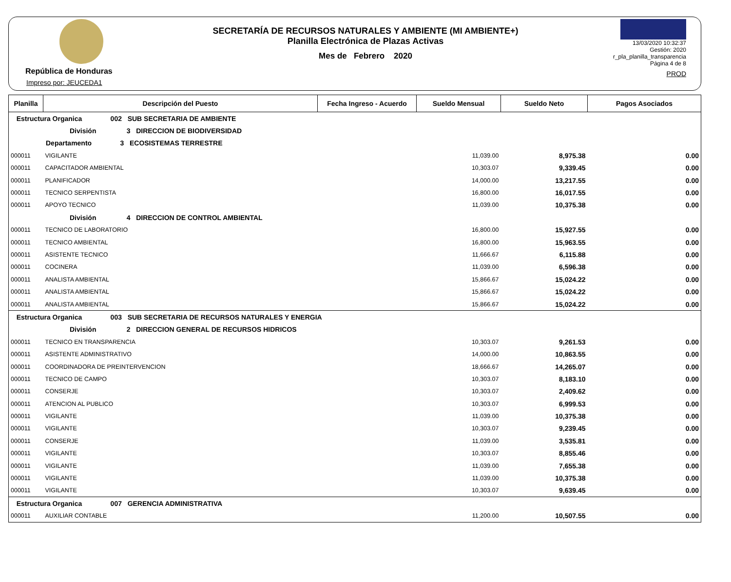República de Honduras
Impreso por: JEUCEDA1
SECRETARÍA DE RECURSOS NATURALES Y AMBIENTE (MI AMBIENTE+)
Planilla Electrónica de Plazas Activas
Mes de Febrero 2020
13/03/2020 10:32:37
Gestión: 2020
r_pla_planilla_transparencia
Página 4 de 8
PROD
| Planilla | Descripción del Puesto | Fecha Ingreso - Acuerdo | Sueldo Mensual | Sueldo Neto | Pagos Asociados |
| --- | --- | --- | --- | --- | --- |
| Estructura Organica 002 SUB SECRETARIA DE AMBIENTE | | | | | |
| División 3 DIRECCION DE BIODIVERSIDAD | | | | | |
| Departamento 3 ECOSISTEMAS TERRESTRE | | | | | |
| 000011 | VIGILANTE | | 11,039.00 | 8,975.38 | 0.00 |
| 000011 | CAPACITADOR AMBIENTAL | | 10,303.07 | 9,339.45 | 0.00 |
| 000011 | PLANIFICADOR | | 14,000.00 | 13,217.55 | 0.00 |
| 000011 | TECNICO SERPENTISTA | | 16,800.00 | 16,017.55 | 0.00 |
| 000011 | APOYO TECNICO | | 11,039.00 | 10,375.38 | 0.00 |
| División 4 DIRECCION DE CONTROL AMBIENTAL | | | | | |
| 000011 | TECNICO DE LABORATORIO | | 16,800.00 | 15,927.55 | 0.00 |
| 000011 | TECNICO AMBIENTAL | | 16,800.00 | 15,963.55 | 0.00 |
| 000011 | ASISTENTE TECNICO | | 11,666.67 | 6,115.88 | 0.00 |
| 000011 | COCINERA | | 11,039.00 | 6,596.38 | 0.00 |
| 000011 | ANALISTA AMBIENTAL | | 15,866.67 | 15,024.22 | 0.00 |
| 000011 | ANALISTA AMBIENTAL | | 15,866.67 | 15,024.22 | 0.00 |
| 000011 | ANALISTA AMBIENTAL | | 15,866.67 | 15,024.22 | 0.00 |
| Estructura Organica 003 SUB SECRETARIA DE RECURSOS NATURALES Y ENERGIA | | | | | |
| División 2 DIRECCION GENERAL DE RECURSOS HIDRICOS | | | | | |
| 000011 | TECNICO EN TRANSPARENCIA | | 10,303.07 | 9,261.53 | 0.00 |
| 000011 | ASISTENTE ADMINISTRATIVO | | 14,000.00 | 10,863.55 | 0.00 |
| 000011 | COORDINADORA DE PREINTERVENCION | | 18,666.67 | 14,265.07 | 0.00 |
| 000011 | TECNICO DE CAMPO | | 10,303.07 | 8,183.10 | 0.00 |
| 000011 | CONSERJE | | 10,303.07 | 2,409.62 | 0.00 |
| 000011 | ATENCION AL PUBLICO | | 10,303.07 | 6,999.53 | 0.00 |
| 000011 | VIGILANTE | | 11,039.00 | 10,375.38 | 0.00 |
| 000011 | VIGILANTE | | 10,303.07 | 9,239.45 | 0.00 |
| 000011 | CONSERJE | | 11,039.00 | 3,535.81 | 0.00 |
| 000011 | VIGILANTE | | 10,303.07 | 8,855.46 | 0.00 |
| 000011 | VIGILANTE | | 11,039.00 | 7,655.38 | 0.00 |
| 000011 | VIGILANTE | | 11,039.00 | 10,375.38 | 0.00 |
| 000011 | VIGILANTE | | 10,303.07 | 9,639.45 | 0.00 |
| Estructura Organica 007 GERENCIA ADMINISTRATIVA | | | | | |
| 000011 | AUXILIAR CONTABLE | | 11,200.00 | 10,507.55 | 0.00 |